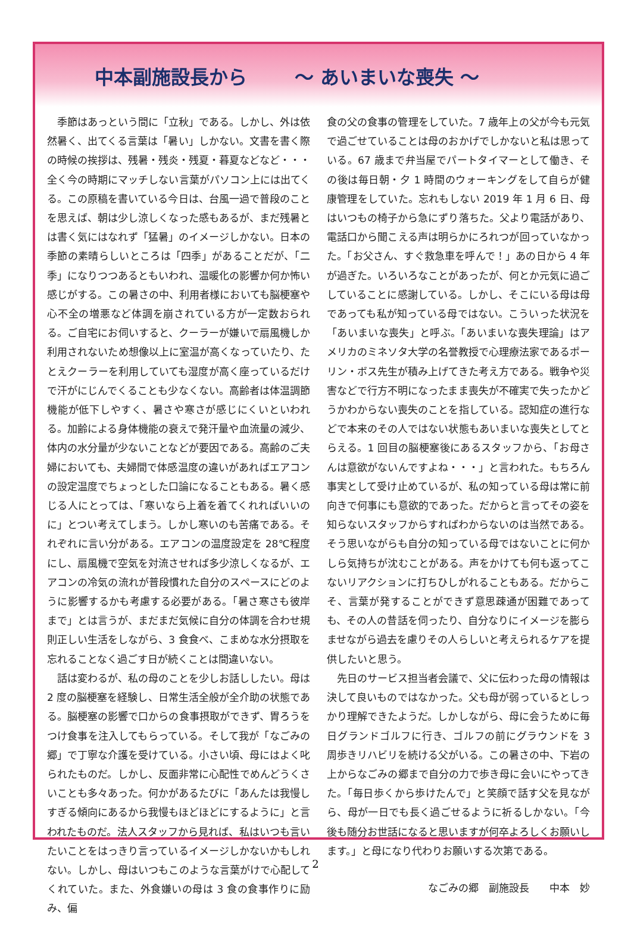中本副施設長から ～ あいまいな喪失 ～
季節はあっという間に「立秋」である。しかし、外は依然暑く、出てくる言葉は「暑い」しかない。文書を書く際の時候の挨拶は、残暑・残炎・残夏・暮夏などなど・・・全く今の時期にマッチしない言葉がパソコン上には出てくる。この原稿を書いている今日は、台風一過で普段のことを思えば、朝は少し涼しくなった感もあるが、まだ残暑とは書く気にはなれず「猛暑」のイメージしかない。日本の季節の素晴らしいところは「四季」があることだが、「二季」になりつつあるともいわれ、温暖化の影響か何か怖い感じがする。この暑さの中、利用者様においても脳梗塞や心不全の増悪など体調を崩されている方が一定数おられる。ご自宅にお伺いすると、クーラーが嫌いで扇風機しか利用されないため想像以上に室温が高くなっていたり、たとえクーラーを利用していても湿度が高く座っているだけで汗がにじんでくることも少なくない。高齢者は体温調節機能が低下しやすく、暑さや寒さが感じにくいといわれる。加齢による身体機能の衰えで発汗量や血流量の減少、体内の水分量が少ないことなどが要因である。高齢のご夫婦においても、夫婦間で体感温度の違いがあればエアコンの設定温度でちょっとした口論になることもある。暑く感じる人にとっては、「寒いなら上着を着てくれればいいのに」とつい考えてしまう。しかし寒いのも苦痛である。それぞれに言い分がある。エアコンの温度設定を 28℃程度にし、扇風機で空気を対流させれば多少涼しくなるが、エアコンの冷気の流れが普段慣れた自分のスペースにどのように影響するかも考慮する必要がある。「暑さ寒さも彼岸まで」とは言うが、まだまだ気候に自分の体調を合わせ規則正しい生活をしながら、3 食食べ、こまめな水分摂取を忘れることなく過ごす日が続くことは間違いない。
話は変わるが、私の母のことを少しお話ししたい。母は 2 度の脳梗塞を経験し、日常生活全般が全介助の状態である。脳梗塞の影響で口からの食事摂取ができず、胃ろうをつけ食事を注入してもらっている。そして我が「なごみの郷」で丁寧な介護を受けている。小さい頃、母にはよく叱られたものだ。しかし、反面非常に心配性でめんどうくさいことも多々あった。何かがあるたびに「あんたは我慢しすぎる傾向にあるから我慢もほどほどにするように」と言われたものだ。法人スタッフから見れば、私はいつも言いたいことをはっきり言っているイメージしかないかもしれない。しかし、母はいつもこのような言葉がけで心配してくれていた。また、外食嫌いの母は 3 食の食事作りに励み、偏
食の父の食事の管理をしていた。7 歳年上の父が今も元気で過ごせていることは母のおかげでしかないと私は思っている。67 歳まで弁当屋でパートタイマーとして働き、その後は毎日朝・夕 1 時間のウォーキングをして自らが健康管理をしていた。忘れもしない 2019 年 1 月 6 日、母はいつもの椅子から急にずり落ちた。父より電話があり、電話口から聞こえる声は明らかにろれつが回っていなかった。「お父さん、すぐ救急車を呼んで！」あの日から 4 年が過ぎた。いろいろなことがあったが、何とか元気に過ごしていることに感謝している。しかし、そこにいる母は母であっても私が知っている母ではない。こういった状況を「あいまいな喪失」と呼ぶ。「あいまいな喪失理論」はアメリカのミネソタ大学の名誉教授で心理療法家であるポーリン・ボス先生が積み上げてきた考え方である。戦争や災害などで行方不明になったまま喪失が不確実で失ったかどうかわからない喪失のことを指している。認知症の進行などで本来のその人ではない状態もあいまいな喪失としてとらえる。1 回目の脳梗塞後にあるスタッフから、「お母さんは意欲がないんですよね・・・」と言われた。もちろん事実として受け止めているが、私の知っている母は常に前向きで何事にも意欲的であった。だからと言ってその姿を知らないスタッフからすればわからないのは当然である。そう思いながらも自分の知っている母ではないことに何かしら気持ちが沈むことがある。声をかけても何も返ってこないリアクションに打ちひしがれることもある。だからこそ、言葉が発することができず意思疎通が困難であっても、その人の昔話を伺ったり、自分なりにイメージを膨らませながら過去を慮りその人らしいと考えられるケアを提供したいと思う。
先日のサービス担当者会議で、父に伝わった母の情報は決して良いものではなかった。父も母が弱っているとしっかり理解できたようだ。しかしながら、母に会うために毎日グランドゴルフに行き、ゴルフの前にグラウンドを 3 周歩きリハビリを続ける父がいる。この暑さの中、下岩の上からなごみの郷まで自分の力で歩き母に会いにやってきた。「毎日歩くから歩けたんで」と笑顔で話す父を見ながら、母が一日でも長く過ごせるように祈るしかない。「今後も随分お世話になると思いますが何卒よろしくお願いします。」と母になり代わりお願いする次第である。
なごみの郷　副施設長　　中本　妙
2